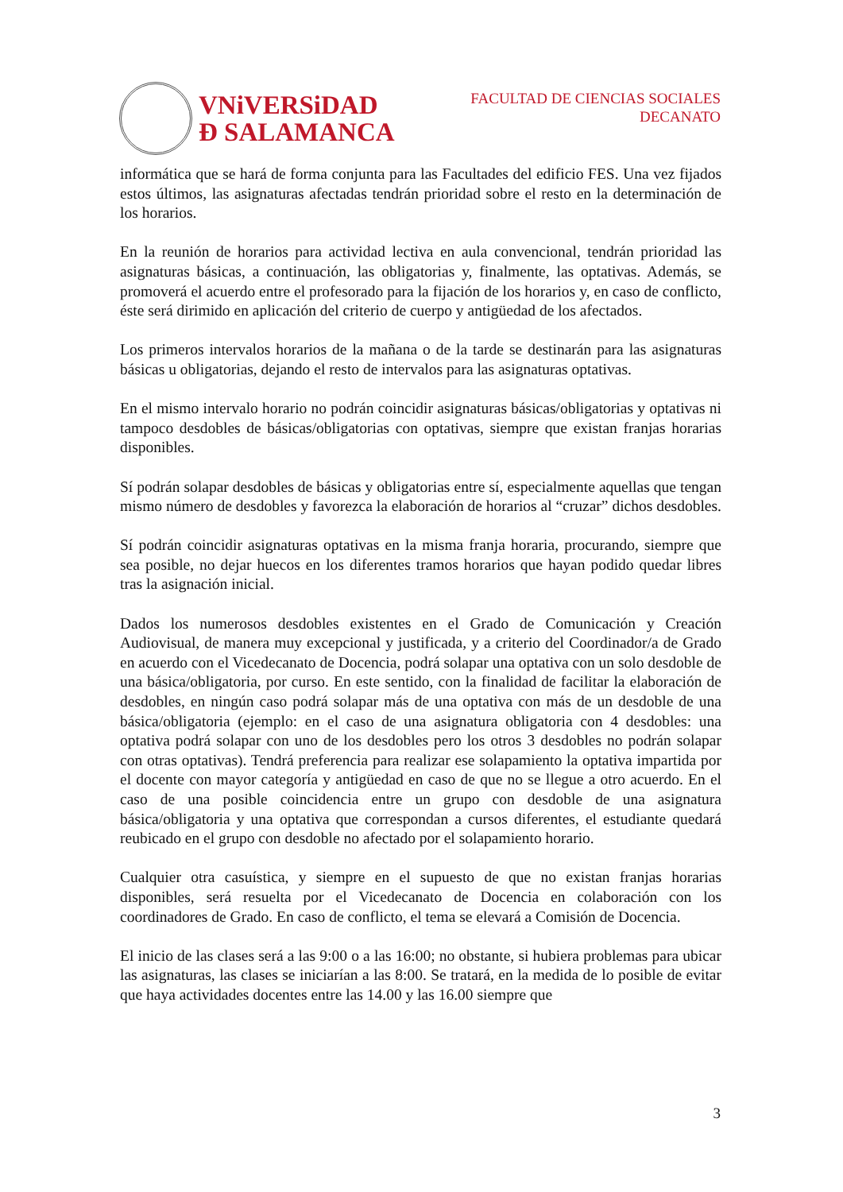VNiVERSiDAD
Ð SALAMANCA
FACULTAD DE CIENCIAS SOCIALES
DECANATO
informática que se hará de forma conjunta para las Facultades del edificio FES. Una vez fijados estos últimos, las asignaturas afectadas tendrán prioridad sobre el resto en la determinación de los horarios.
En la reunión de horarios para actividad lectiva en aula convencional, tendrán prioridad las asignaturas básicas, a continuación, las obligatorias y, finalmente, las optativas. Además, se promoverá el acuerdo entre el profesorado para la fijación de los horarios y, en caso de conflicto, éste será dirimido en aplicación del criterio de cuerpo y antigüedad de los afectados.
Los primeros intervalos horarios de la mañana o de la tarde se destinarán para las asignaturas básicas u obligatorias, dejando el resto de intervalos para las asignaturas optativas.
En el mismo intervalo horario no podrán coincidir asignaturas básicas/obligatorias y optativas ni tampoco desdobles de básicas/obligatorias con optativas, siempre que existan franjas horarias disponibles.
Sí podrán solapar desdobles de básicas y obligatorias entre sí, especialmente aquellas que tengan mismo número de desdobles y favorezca la elaboración de horarios al “cruzar” dichos desdobles.
Sí podrán coincidir asignaturas optativas en la misma franja horaria, procurando, siempre que sea posible, no dejar huecos en los diferentes tramos horarios que hayan podido quedar libres tras la asignación inicial.
Dados los numerosos desdobles existentes en el Grado de Comunicación y Creación Audiovisual, de manera muy excepcional y justificada, y a criterio del Coordinador/a de Grado en acuerdo con el Vicedecanato de Docencia, podrá solapar una optativa con un solo desdoble de una básica/obligatoria, por curso. En este sentido, con la finalidad de facilitar la elaboración de desdobles, en ningún caso podrá solapar más de una optativa con más de un desdoble de una básica/obligatoria (ejemplo: en el caso de una asignatura obligatoria con 4 desdobles: una optativa podrá solapar con uno de los desdobles pero los otros 3 desdobles no podrán solapar con otras optativas). Tendrá preferencia para realizar ese solapamiento la optativa impartida por el docente con mayor categoría y antigüedad en caso de que no se llegue a otro acuerdo. En el caso de una posible coincidencia entre un grupo con desdoble de una asignatura básica/obligatoria y una optativa que correspondan a cursos diferentes, el estudiante quedará reubicado en el grupo con desdoble no afectado por el solapamiento horario.
Cualquier otra casuística, y siempre en el supuesto de que no existan franjas horarias disponibles, será resuelta por el Vicedecanato de Docencia en colaboración con los coordinadores de Grado. En caso de conflicto, el tema se elevará a Comisión de Docencia.
El inicio de las clases será a las 9:00 o a las 16:00; no obstante, si hubiera problemas para ubicar las asignaturas, las clases se iniciarían a las 8:00. Se tratará, en la medida de lo posible de evitar que haya actividades docentes entre las 14.00 y las 16.00 siempre que
3